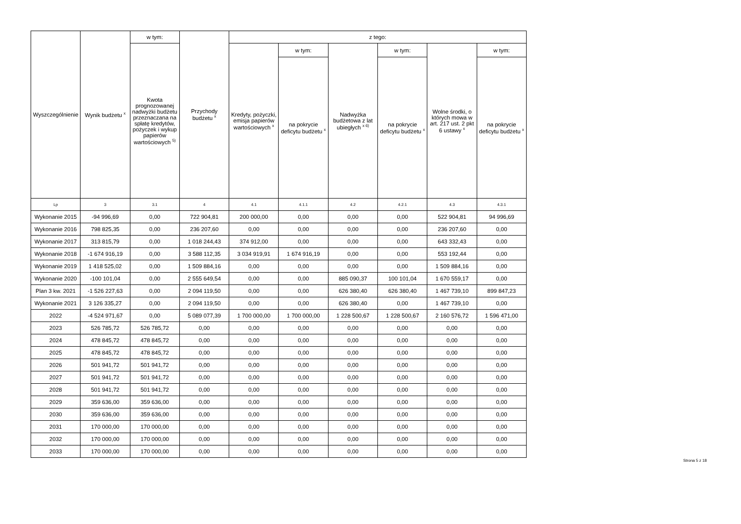| Wyszczególnienie | Wynik budżetu <sup>x</sup> | w tym: | Przychody budżetu <sup>x</sup> | z tego: | | | | | |
| --- | --- | --- | --- | --- | --- | --- | --- | --- | --- |
| | | Kwota prognozowanej nadwyżki budżetu przeznaczana na spłatę kredytów, pożyczek i wykup papierów wartościowych <sup>5)</sup> | | Kredyty, pożyczki, emisja papierów wartościowych <sup>x</sup> | w tym: | Nadwyżka budżetowa z lat ubiegłych <sup>x 6)</sup> | w tym: | Wolne środki, o których mowa w art. 217 ust. 2 pkt 6 ustawy <sup>x</sup> | w tym: |
| | | | | | na pokrycie deficytu budżetu <sup>x</sup> | | na pokrycie deficytu budżetu <sup>x</sup> | | na pokrycie deficytu budżetu <sup>x</sup> |
| Lp | 3 | 3.1 | 4 | 4.1 | 4.1.1 | 4.2 | 4.2.1 | 4.3 | 4.3.1 |
| Wykonanie 2015 | -94 996,69 | 0,00 | 722 904,81 | 200 000,00 | 0,00 | 0,00 | 0,00 | 522 904,81 | 94 996,69 |
| Wykonanie 2016 | 798 825,35 | 0,00 | 236 207,60 | 0,00 | 0,00 | 0,00 | 0,00 | 236 207,60 | 0,00 |
| Wykonanie 2017 | 313 815,79 | 0,00 | 1 018 244,43 | 374 912,00 | 0,00 | 0,00 | 0,00 | 643 332,43 | 0,00 |
| Wykonanie 2018 | -1 674 916,19 | 0,00 | 3 588 112,35 | 3 034 919,91 | 1 674 916,19 | 0,00 | 0,00 | 553 192,44 | 0,00 |
| Wykonanie 2019 | 1 418 525,02 | 0,00 | 1 509 884,16 | 0,00 | 0,00 | 0,00 | 0,00 | 1 509 884,16 | 0,00 |
| Wykonanie 2020 | -100 101,04 | 0,00 | 2 555 649,54 | 0,00 | 0,00 | 885 090,37 | 100 101,04 | 1 670 559,17 | 0,00 |
| Plan 3 kw. 2021 | -1 526 227,63 | 0,00 | 2 094 119,50 | 0,00 | 0,00 | 626 380,40 | 626 380,40 | 1 467 739,10 | 899 847,23 |
| Wykonanie 2021 | 3 126 335,27 | 0,00 | 2 094 119,50 | 0,00 | 0,00 | 626 380,40 | 0,00 | 1 467 739,10 | 0,00 |
| 2022 | -4 524 971,67 | 0,00 | 5 089 077,39 | 1 700 000,00 | 1 700 000,00 | 1 228 500,67 | 1 228 500,67 | 2 160 576,72 | 1 596 471,00 |
| 2023 | 526 785,72 | 526 785,72 | 0,00 | 0,00 | 0,00 | 0,00 | 0,00 | 0,00 | 0,00 |
| 2024 | 478 845,72 | 478 845,72 | 0,00 | 0,00 | 0,00 | 0,00 | 0,00 | 0,00 | 0,00 |
| 2025 | 478 845,72 | 478 845,72 | 0,00 | 0,00 | 0,00 | 0,00 | 0,00 | 0,00 | 0,00 |
| 2026 | 501 941,72 | 501 941,72 | 0,00 | 0,00 | 0,00 | 0,00 | 0,00 | 0,00 | 0,00 |
| 2027 | 501 941,72 | 501 941,72 | 0,00 | 0,00 | 0,00 | 0,00 | 0,00 | 0,00 | 0,00 |
| 2028 | 501 941,72 | 501 941,72 | 0,00 | 0,00 | 0,00 | 0,00 | 0,00 | 0,00 | 0,00 |
| 2029 | 359 636,00 | 359 636,00 | 0,00 | 0,00 | 0,00 | 0,00 | 0,00 | 0,00 | 0,00 |
| 2030 | 359 636,00 | 359 636,00 | 0,00 | 0,00 | 0,00 | 0,00 | 0,00 | 0,00 | 0,00 |
| 2031 | 170 000,00 | 170 000,00 | 0,00 | 0,00 | 0,00 | 0,00 | 0,00 | 0,00 | 0,00 |
| 2032 | 170 000,00 | 170 000,00 | 0,00 | 0,00 | 0,00 | 0,00 | 0,00 | 0,00 | 0,00 |
| 2033 | 170 000,00 | 170 000,00 | 0,00 | 0,00 | 0,00 | 0,00 | 0,00 | 0,00 | 0,00 |
Strona 5 z 18